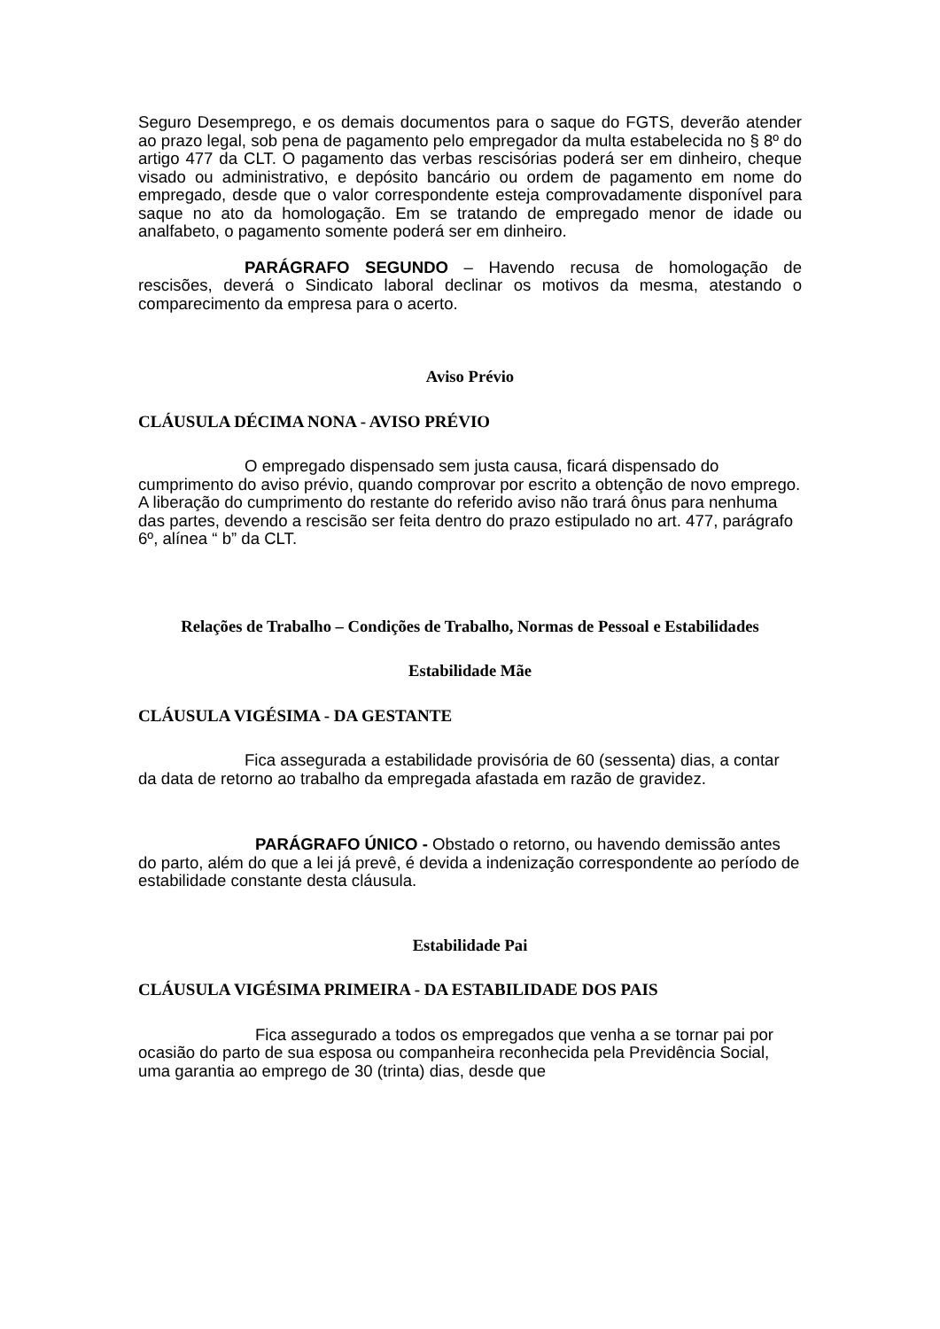Seguro Desemprego, e os demais documentos para o saque do FGTS, deverão atender ao prazo legal, sob pena de pagamento pelo empregador da multa estabelecida no § 8º do artigo 477 da CLT. O pagamento das verbas rescisórias poderá ser em dinheiro, cheque visado ou administrativo, e depósito bancário ou ordem de pagamento em nome do empregado, desde que o valor correspondente esteja comprovadamente disponível para saque no ato da homologação. Em se tratando de empregado menor de idade ou analfabeto, o pagamento somente poderá ser em dinheiro.
PARÁGRAFO SEGUNDO – Havendo recusa de homologação de rescisões, deverá o Sindicato laboral declinar os motivos da mesma, atestando o comparecimento da empresa para o acerto.
Aviso Prévio
CLÁUSULA DÉCIMA NONA - AVISO PRÉVIO
O empregado dispensado sem justa causa, ficará dispensado do cumprimento do aviso prévio, quando comprovar por escrito a obtenção de novo emprego. A liberação do cumprimento do restante do referido aviso não trará ônus para nenhuma das partes, devendo a rescisão ser feita dentro do prazo estipulado no art. 477, parágrafo 6º, alínea “ b” da CLT.
Relações de Trabalho – Condições de Trabalho, Normas de Pessoal e Estabilidades
Estabilidade Mãe
CLÁUSULA VIGÉSIMA - DA GESTANTE
Fica assegurada a estabilidade provisória de 60 (sessenta) dias, a contar da data de retorno ao trabalho da empregada afastada em razão de gravidez.
PARÁGRAFO ÚNICO - Obstado o retorno, ou havendo demissão antes do parto, além do que a lei já prevê, é devida a indenização correspondente ao período de estabilidade constante desta cláusula.
Estabilidade Pai
CLÁUSULA VIGÉSIMA PRIMEIRA - DA ESTABILIDADE DOS PAIS
Fica assegurado a todos os empregados que venha a se tornar pai por ocasião do parto de sua esposa ou companheira reconhecida pela Previdência Social, uma garantia ao emprego de 30 (trinta) dias, desde que